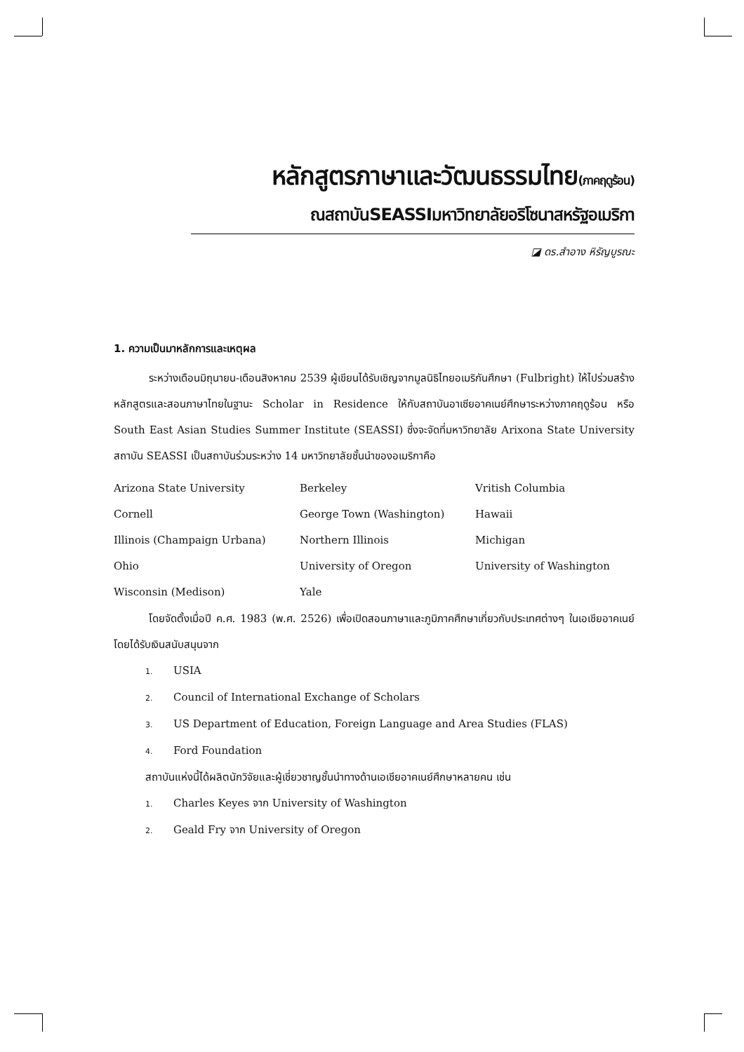หลักสูตรภาษาและวัฒนธรรมไทย(ภาคฤดูร้อน)
ณสถาบันSEASSIมหาวิทยาลัยอริโซนาสหรัฐอเมริกา
◪ ดร.สำอาง หิรัญบูรณะ
1. ความเป็นมาหลักการและเหตุผล
ระหว่างเดือนมิถุนายน-เดือนสิงหาคม 2539 ผู้เขียนได้รับเชิญจากมูลนิธิไทยอเมริกันศึกษา (Fulbright) ให้ไปร่วมสร้างหลักสูตรและสอนภาษาไทยในฐานะ Scholar in Residence ให้กับสถาบันอาเซียอาคเนย์ศึกษาระหว่างภาคฤดูร้อน หรือ South East Asian Studies Summer Institute (SEASSI) ซึ่งจะจัดที่มหาวิทยาลัย Arixona State University สถาบัน SEASSI เป็นสถาบันร่วมระหว่าง 14 มหาวิทยาลัยชั้นนำของอเมริกาคือ
| Arizona State University | Berkeley | Vritish Columbia |
| Cornell | George Town (Washington) | Hawaii |
| Illinois (Champaign Urbana) | Northern Illinois | Michigan |
| Ohio | University of Oregon | University of Washington |
| Wisconsin (Medison) | Yale | |
โดยจัดตั้งเมื่อปี ค.ศ. 1983 (พ.ศ. 2526) เพื่อเปิดสอนภาษาและภูมิภาคศึกษาเกี่ยวกับประเทศต่างๆ ในเอเชียอาคเนย์ โดยได้รับเงินสนับสนุนจาก
1. USIA
2. Council of International Exchange of Scholars
3. US Department of Education, Foreign Language and Area Studies (FLAS)
4. Ford Foundation
สถาบันแห่งนี้ได้ผลิตนักวิจัยและผู้เชี่ยวชาญชั้นนำทางด้านเอเชียอาคเนย์ศึกษาหลายคน เช่น
1. Charles Keyes จาก University of Washington
2. Geald Fry จาก University of Oregon